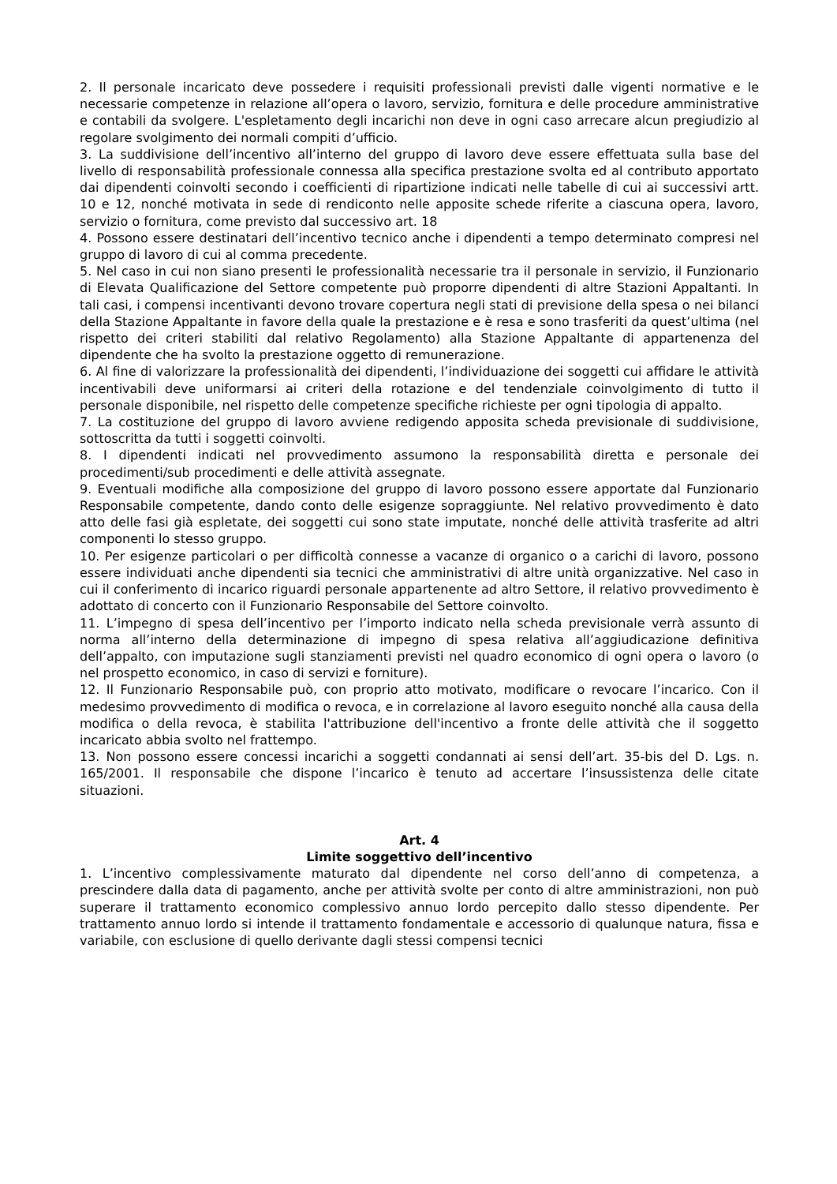2. Il personale incaricato deve possedere i requisiti professionali previsti dalle vigenti normative e le necessarie competenze in relazione all’opera o lavoro, servizio, fornitura e delle procedure amministrative e contabili da svolgere. L'espletamento degli incarichi non deve in ogni caso arrecare alcun pregiudizio al regolare svolgimento dei normali compiti d’ufficio.
3. La suddivisione dell’incentivo all’interno del gruppo di lavoro deve essere effettuata sulla base del livello di responsabilità professionale connessa alla specifica prestazione svolta ed al contributo apportato dai dipendenti coinvolti secondo i coefficienti di ripartizione indicati nelle tabelle di cui ai successivi artt. 10 e 12, nonché motivata in sede di rendiconto nelle apposite schede riferite a ciascuna opera, lavoro, servizio o fornitura, come previsto dal successivo art. 18
4. Possono essere destinatari dell’incentivo tecnico anche i dipendenti a tempo determinato compresi nel gruppo di lavoro di cui al comma precedente.
5. Nel caso in cui non siano presenti le professionalità necessarie tra il personale in servizio, il Funzionario di Elevata Qualificazione del Settore competente può proporre dipendenti di altre Stazioni Appaltanti. In tali casi, i compensi incentivanti devono trovare copertura negli stati di previsione della spesa o nei bilanci della Stazione Appaltante in favore della quale la prestazione e è resa e sono trasferiti da quest’ultima (nel rispetto dei criteri stabiliti dal relativo Regolamento) alla Stazione Appaltante di appartenenza del dipendente che ha svolto la prestazione oggetto di remunerazione.
6. Al fine di valorizzare la professionalità dei dipendenti, l’individuazione dei soggetti cui affidare le attività incentivabili deve uniformarsi ai criteri della rotazione e del tendenziale coinvolgimento di tutto il personale disponibile, nel rispetto delle competenze specifiche richieste per ogni tipologia di appalto.
7. La costituzione del gruppo di lavoro avviene redigendo apposita scheda previsionale di suddivisione, sottoscritta da tutti i soggetti coinvolti.
8. I dipendenti indicati nel provvedimento assumono la responsabilità diretta e personale dei procedimenti/sub procedimenti e delle attività assegnate.
9. Eventuali modifiche alla composizione del gruppo di lavoro possono essere apportate dal Funzionario Responsabile competente, dando conto delle esigenze sopraggiunte. Nel relativo provvedimento è dato atto delle fasi già espletate, dei soggetti cui sono state imputate, nonché delle attività trasferite ad altri componenti lo stesso gruppo.
10. Per esigenze particolari o per difficoltà connesse a vacanze di organico o a carichi di lavoro, possono essere individuati anche dipendenti sia tecnici che amministrativi di altre unità organizzative. Nel caso in cui il conferimento di incarico riguardi personale appartenente ad altro Settore, il relativo provvedimento è adottato di concerto con il Funzionario Responsabile del Settore coinvolto.
11. L’impegno di spesa dell’incentivo per l’importo indicato nella scheda previsionale verrà assunto di norma all’interno della determinazione di impegno di spesa relativa all’aggiudicazione definitiva dell’appalto, con imputazione sugli stanziamenti previsti nel quadro economico di ogni opera o lavoro (o nel prospetto economico, in caso di servizi e forniture).
12. Il Funzionario Responsabile può, con proprio atto motivato, modificare o revocare l’incarico. Con il medesimo provvedimento di modifica o revoca, e in correlazione al lavoro eseguito nonché alla causa della modifica o della revoca, è stabilita l'attribuzione dell'incentivo a fronte delle attività che il soggetto incaricato abbia svolto nel frattempo.
13. Non possono essere concessi incarichi a soggetti condannati ai sensi dell’art. 35-bis del D. Lgs. n. 165/2001. Il responsabile che dispone l’incarico è tenuto ad accertare l’insussistenza delle citate situazioni.
Art. 4
Limite soggettivo dell’incentivo
1. L’incentivo complessivamente maturato dal dipendente nel corso dell’anno di competenza, a prescindere dalla data di pagamento, anche per attività svolte per conto di altre amministrazioni, non può superare il trattamento economico complessivo annuo lordo percepito dallo stesso dipendente. Per trattamento annuo lordo si intende il trattamento fondamentale e accessorio di qualunque natura, fissa e variabile, con esclusione di quello derivante dagli stessi compensi tecnici